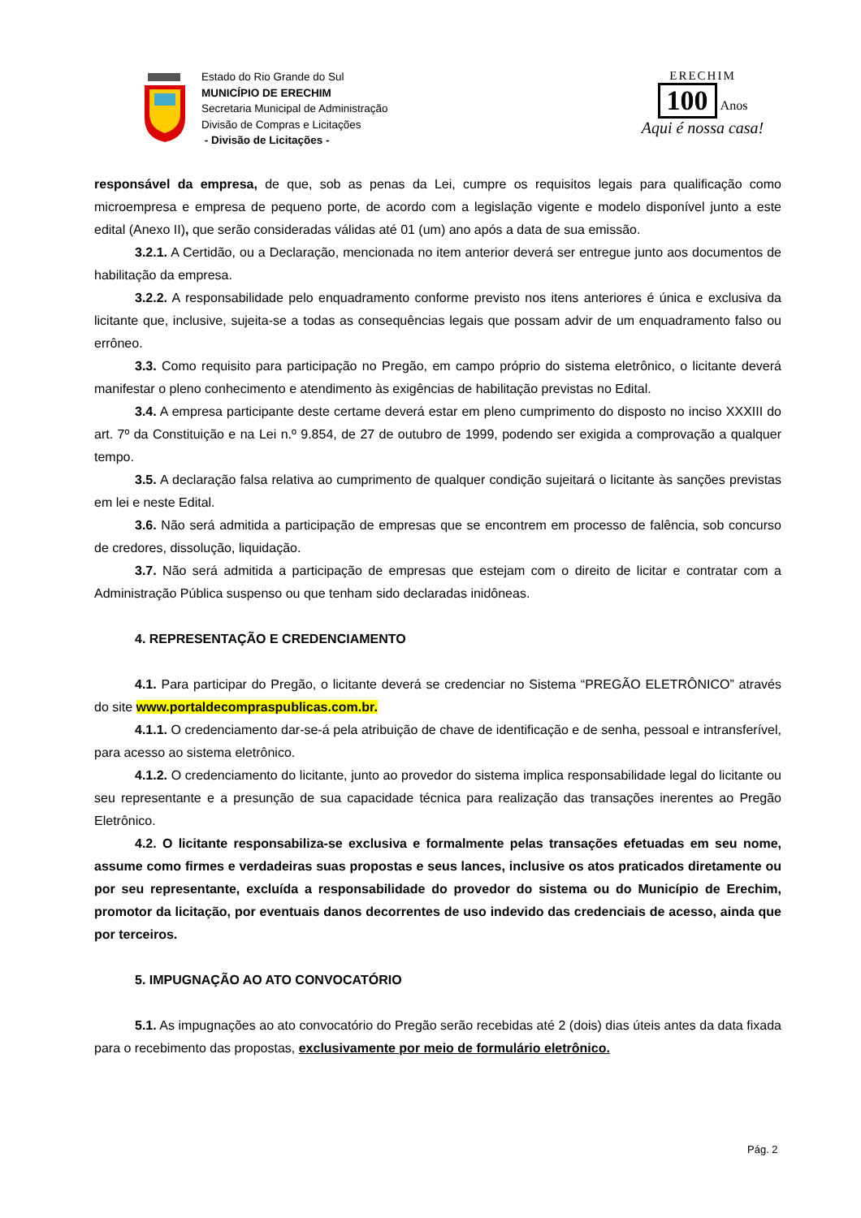Estado do Rio Grande do Sul
MUNICÍPIO DE ERECHIM
Secretaria Municipal de Administração
Divisão de Compras e Licitações
- Divisão de Licitações -
ERECHIM
100
Anos
Aqui é nossa casa!
responsável da empresa, de que, sob as penas da Lei, cumpre os requisitos legais para qualificação como microempresa e empresa de pequeno porte, de acordo com a legislação vigente e modelo disponível junto a este edital (Anexo II), que serão consideradas válidas até 01 (um) ano após a data de sua emissão.
3.2.1. A Certidão, ou a Declaração, mencionada no item anterior deverá ser entregue junto aos documentos de habilitação da empresa.
3.2.2. A responsabilidade pelo enquadramento conforme previsto nos itens anteriores é única e exclusiva da licitante que, inclusive, sujeita-se a todas as consequências legais que possam advir de um enquadramento falso ou errôneo.
3.3. Como requisito para participação no Pregão, em campo próprio do sistema eletrônico, o licitante deverá manifestar o pleno conhecimento e atendimento às exigências de habilitação previstas no Edital.
3.4. A empresa participante deste certame deverá estar em pleno cumprimento do disposto no inciso XXXIII do art. 7º da Constituição e na Lei n.º 9.854, de 27 de outubro de 1999, podendo ser exigida a comprovação a qualquer tempo.
3.5. A declaração falsa relativa ao cumprimento de qualquer condição sujeitará o licitante às sanções previstas em lei e neste Edital.
3.6. Não será admitida a participação de empresas que se encontrem em processo de falência, sob concurso de credores, dissolução, liquidação.
3.7. Não será admitida a participação de empresas que estejam com o direito de licitar e contratar com a Administração Pública suspenso ou que tenham sido declaradas inidôneas.
4. REPRESENTAÇÃO E CREDENCIAMENTO
4.1. Para participar do Pregão, o licitante deverá se credenciar no Sistema “PREGÃO ELETRÔNICO” através do site www.portaldecompraspublicas.com.br.
4.1.1. O credenciamento dar-se-á pela atribuição de chave de identificação e de senha, pessoal e intransferível, para acesso ao sistema eletrônico.
4.1.2. O credenciamento do licitante, junto ao provedor do sistema implica responsabilidade legal do licitante ou seu representante e a presunção de sua capacidade técnica para realização das transações inerentes ao Pregão Eletrônico.
4.2. O licitante responsabiliza-se exclusiva e formalmente pelas transações efetuadas em seu nome, assume como firmes e verdadeiras suas propostas e seus lances, inclusive os atos praticados diretamente ou por seu representante, excluída a responsabilidade do provedor do sistema ou do Município de Erechim, promotor da licitação, por eventuais danos decorrentes de uso indevido das credenciais de acesso, ainda que por terceiros.
5. IMPUGNAÇÃO AO ATO CONVOCATÓRIO
5.1. As impugnações ao ato convocatório do Pregão serão recebidas até 2 (dois) dias úteis antes da data fixada para o recebimento das propostas, exclusivamente por meio de formulário eletrônico.
Pág. 2